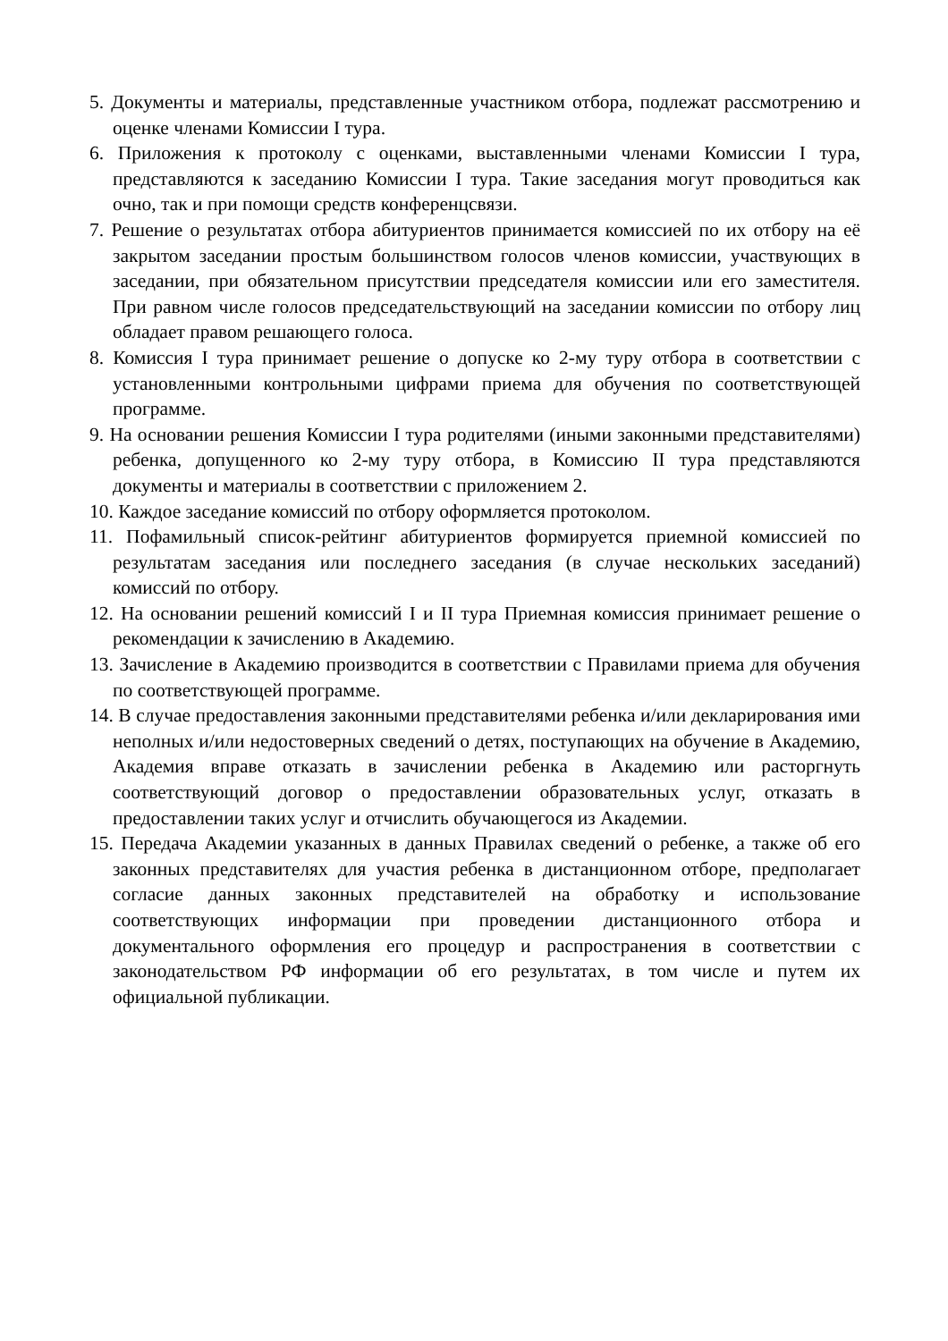5. Документы и материалы, представленные участником отбора, подлежат рассмотрению и оценке членами Комиссии I тура.
6. Приложения к протоколу с оценками, выставленными членами Комиссии I тура, представляются к заседанию Комиссии I тура. Такие заседания могут проводиться как очно, так и при помощи средств конференцсвязи.
7. Решение о результатах отбора абитуриентов принимается комиссией по их отбору на её закрытом заседании простым большинством голосов членов комиссии, участвующих в заседании, при обязательном присутствии председателя комиссии или его заместителя. При равном числе голосов председательствующий на заседании комиссии по отбору лиц обладает правом решающего голоса.
8. Комиссия I тура принимает решение о допуске ко 2-му туру отбора в соответствии с установленными контрольными цифрами приема для обучения по соответствующей программе.
9. На основании решения Комиссии I тура родителями (иными законными представителями) ребенка, допущенного ко 2-му туру отбора, в Комиссию II тура представляются документы и материалы в соответствии с приложением 2.
10. Каждое заседание комиссий по отбору оформляется протоколом.
11. Пофамильный список-рейтинг абитуриентов формируется приемной комиссией по результатам заседания или последнего заседания (в случае нескольких заседаний) комиссий по отбору.
12. На основании решений комиссий I и II тура Приемная комиссия принимает решение о рекомендации к зачислению в Академию.
13. Зачисление в Академию производится в соответствии с Правилами приема для обучения по соответствующей программе.
14. В случае предоставления законными представителями ребенка и/или декларирования ими неполных и/или недостоверных сведений о детях, поступающих на обучение в Академию, Академия вправе отказать в зачислении ребенка в Академию или расторгнуть соответствующий договор о предоставлении образовательных услуг, отказать в предоставлении таких услуг и отчислить обучающегося из Академии.
15. Передача Академии указанных в данных Правилах сведений о ребенке, а также об его законных представителях для участия ребенка в дистанционном отборе, предполагает согласие данных законных представителей на обработку и использование соответствующих информации при проведении дистанционного отбора и документального оформления его процедур и распространения в соответствии с законодательством РФ информации об его результатах, в том числе и путем их официальной публикации.